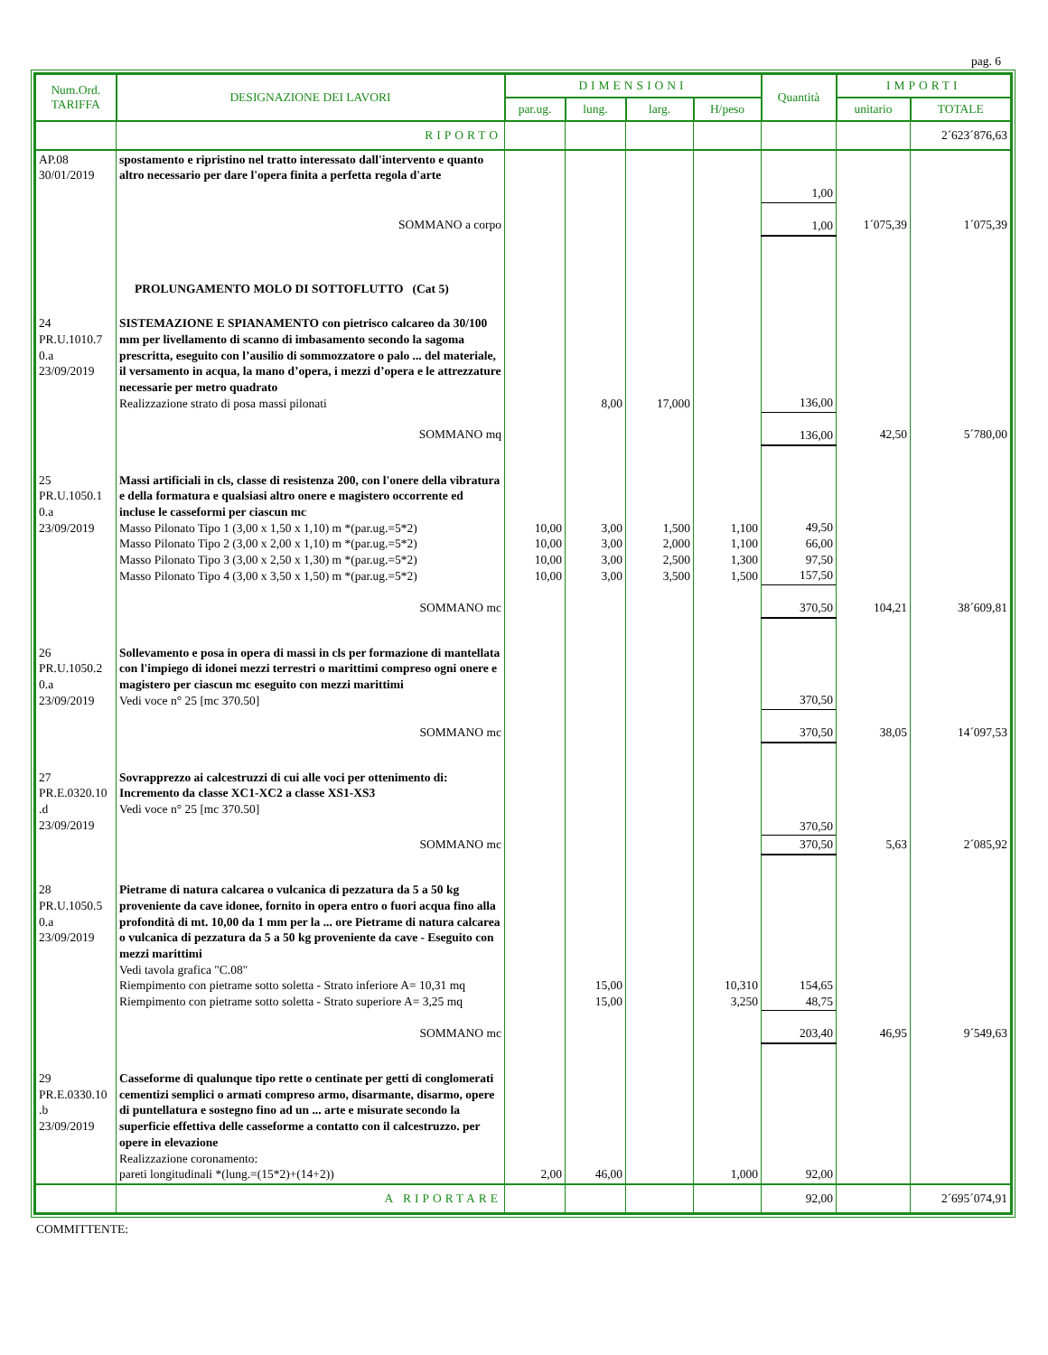pag. 6
| Num.Ord. TARIFFA | DESIGNAZIONE DEI LAVORI | DIMENSIONI | | | | Quantità | IMPORTI | |
| --- | --- | --- | --- | --- | --- | --- | --- | --- |
| | | par.ug. | lung. | larg. | H/peso | | unitario | TOTALE |
| | RIPORTO | | | | | | | 2´623´876,63 |
| AP.08 30/01/2019 | spostamento e ripristino nel tratto interessato dall'intervento e quanto altro necessario per dare l'opera finita a perfetta regola d'arte | | | | | | | |
| | | | | | | 1,00 | | |
| | SOMMANO a corpo | | | | | 1,00 | 1´075,39 | 1´075,39 |
| | PROLUNGAMENTO MOLO DI SOTTOFLUTTO (Cat 5) | | | | | | | |
| 24 PR.U.1010.7 0.a 23/09/2019 | SISTEMAZIONE E SPIANAMENTO con pietrisco calcareo da 30/100 mm per livellamento di scanno di imbasamento secondo la sagoma prescritta, eseguito con l’ausilio di sommozzatore o palo ... del materiale, il versamento in acqua, la mano d’opera, i mezzi d’opera e le attrezzature necessarie per metro quadrato Realizzazione strato di posa massi pilonati | | 8,00 | 17,000 | | 136,00 | | |
| | SOMMANO mq | | | | | 136,00 | 42,50 | 5´780,00 |
| 25 PR.U.1050.1 0.a 23/09/2019 | Massi artificiali in cls, classe di resistenza 200, con l'onere della vibratura e della formatura e qualsiasi altro onere e magistero occorrente ed incluse le casseformi per ciascun mc Masso Pilonato Tipo 1 (3,00 x 1,50 x 1,10) m *(par.ug.=5*2) Masso Pilonato Tipo 2 (3,00 x 2,00 x 1,10) m *(par.ug.=5*2) Masso Pilonato Tipo 3 (3,00 x 2,50 x 1,30) m *(par.ug.=5*2) Masso Pilonato Tipo 4 (3,00 x 3,50 x 1,50) m *(par.ug.=5*2) | 10,00 10,00 10,00 10,00 | 3,00 3,00 3,00 3,00 | 1,500 2,000 2,500 3,500 | 1,100 1,100 1,300 1,500 | 49,50 66,00 97,50 157,50 | | |
| | SOMMANO mc | | | | | 370,50 | 104,21 | 38´609,81 |
| 26 PR.U.1050.2 0.a 23/09/2019 | Sollevamento e posa in opera di massi in cls per formazione di mantellata con l'impiego di idonei mezzi terrestri o marittimi compreso ogni onere e magistero per ciascun mc eseguito con mezzi marittimi Vedi voce n° 25 [mc 370.50] | | | | | 370,50 | | |
| | SOMMANO mc | | | | | 370,50 | 38,05 | 14´097,53 |
| 27 PR.E.0320.10 .d 23/09/2019 | Sovrapprezzo ai calcestruzzi di cui alle voci per ottenimento di: Incremento da classe XC1-XC2 a classe XS1-XS3 Vedi voce n° 25 [mc 370.50] | | | | | 370,50 | | |
| | SOMMANO mc | | | | | 370,50 | 5,63 | 2´085,92 |
| 28 PR.U.1050.5 0.a 23/09/2019 | Pietrame di natura calcarea o vulcanica di pezzatura da 5 a 50 kg proveniente da cave idonee, fornito in opera entro o fuori acqua fino alla profondità di mt. 10,00 da 1 mm per la ... ore Pietrame di natura calcarea o vulcanica di pezzatura da 5 a 50 kg proveniente da cave - Eseguito con mezzi marittimi Vedi tavola grafica "C.08" Riempimento con pietrame sotto soletta - Strato inferiore A= 10,31 mq Riempimento con pietrame sotto soletta - Strato superiore A= 3,25 mq | | 15,00 15,00 | | 10,310 3,250 | 154,65 48,75 | | |
| | SOMMANO mc | | | | | 203,40 | 46,95 | 9´549,63 |
| 29 PR.E.0330.10 .b 23/09/2019 | Casseforme di qualunque tipo rette o centinate per getti di conglomerati cementizi semplici o armati compreso armo, disarmante, disarmo, opere di puntellatura e sostegno fino ad un ... arte e misurate secondo la superficie effettiva delle casseforme a contatto con il calcestruzzo. per opere in elevazione Realizzazione coronamento: pareti longitudinali *(lung.=(15*2)+(14+2)) | 2,00 | 46,00 | | 1,000 | 92,00 | | |
| | A RIPORTARE | | | | | 92,00 | | 2´695´074,91 |
COMMITTENTE: